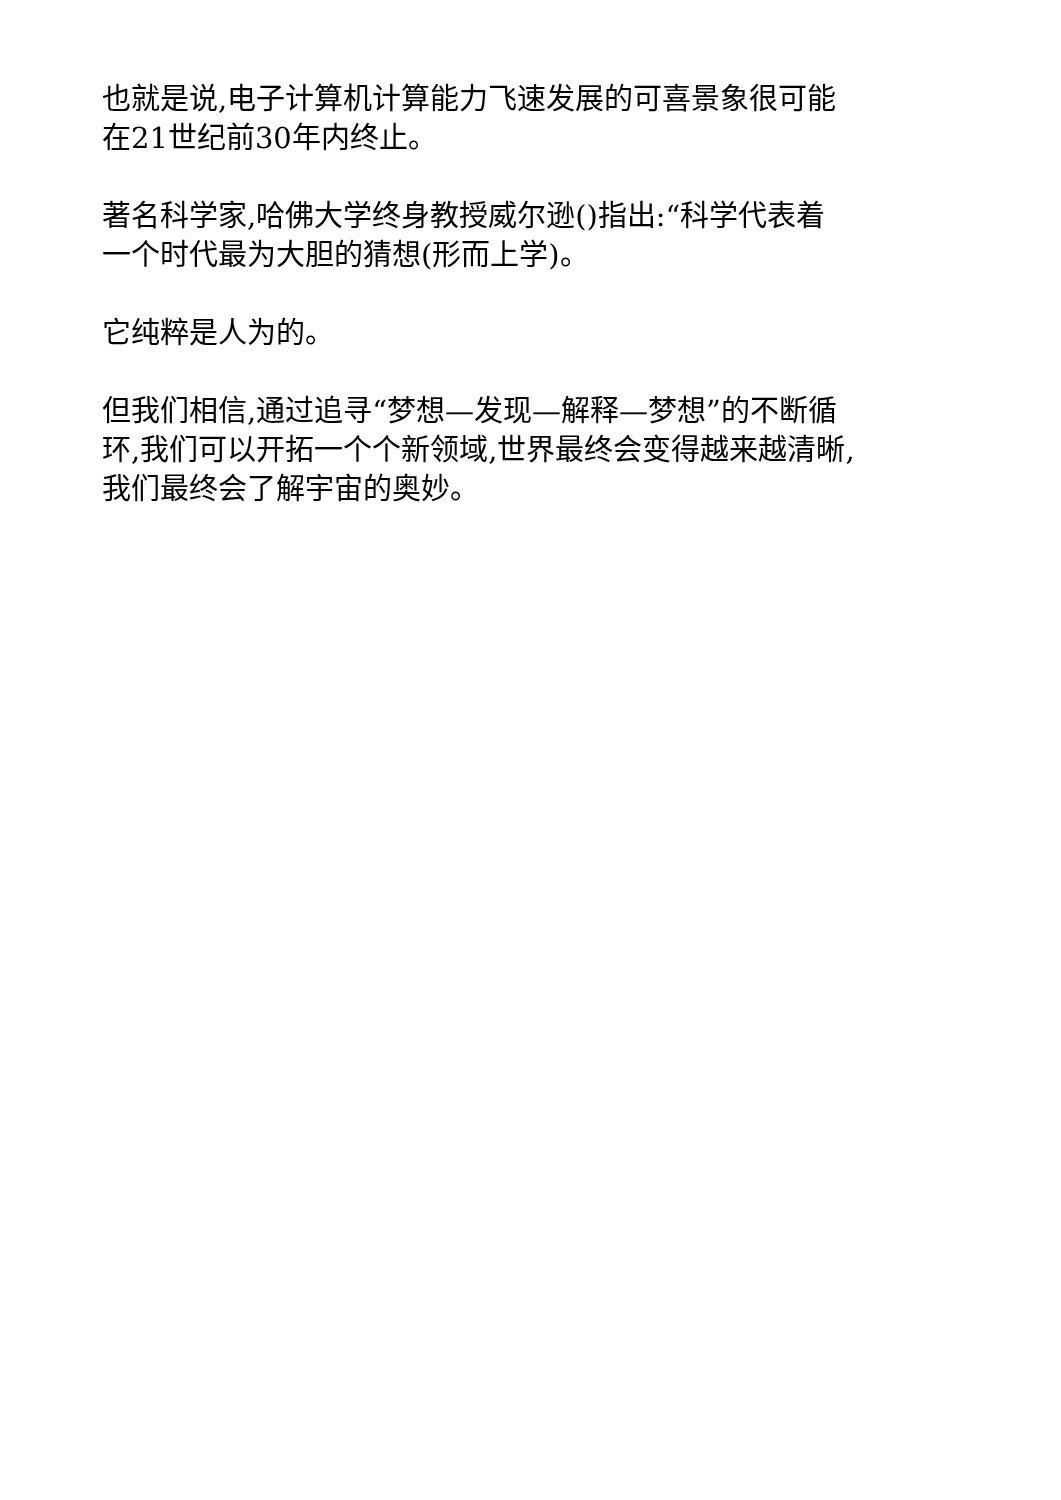也就是说,电子计算机计算能力飞速发展的可喜景象很可能
在21世纪前30年内终止。
著名科学家,哈佛大学终身教授威尔逊()指出:“科学代表着
一个时代最为大胆的猜想(形而上学)。
它纯粹是人为的。
但我们相信,通过追寻“梦想—发现—解释—梦想”的不断循
环,我们可以开拓一个个新领域,世界最终会变得越来越清晰,
我们最终会了解宇宙的奥妙。